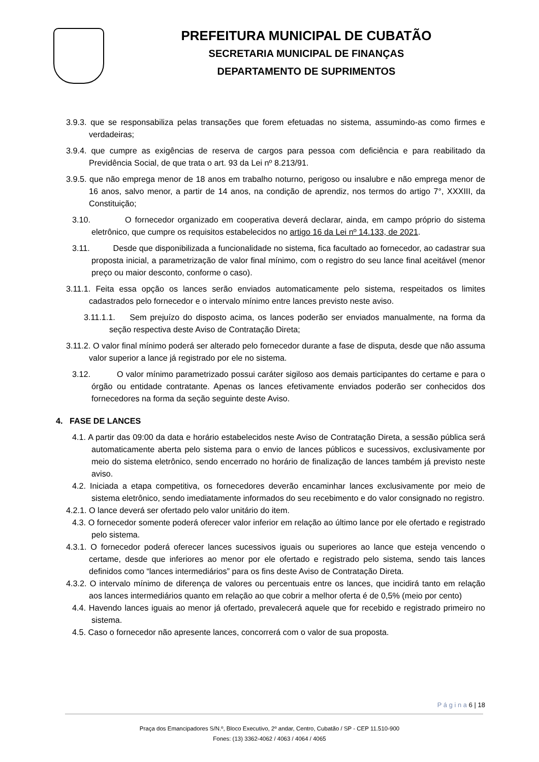PREFEITURA MUNICIPAL DE CUBATÃO
SECRETARIA MUNICIPAL DE FINANÇAS
DEPARTAMENTO DE SUPRIMENTOS
3.9.3. que se responsabiliza pelas transações que forem efetuadas no sistema, assumindo-as como firmes e verdadeiras;
3.9.4. que cumpre as exigências de reserva de cargos para pessoa com deficiência e para reabilitado da Previdência Social, de que trata o art. 93 da Lei nº 8.213/91.
3.9.5. que não emprega menor de 18 anos em trabalho noturno, perigoso ou insalubre e não emprega menor de 16 anos, salvo menor, a partir de 14 anos, na condição de aprendiz, nos termos do artigo 7°, XXXIII, da Constituição;
3.10. O fornecedor organizado em cooperativa deverá declarar, ainda, em campo próprio do sistema eletrônico, que cumpre os requisitos estabelecidos no artigo 16 da Lei nº 14.133, de 2021.
3.11. Desde que disponibilizada a funcionalidade no sistema, fica facultado ao fornecedor, ao cadastrar sua proposta inicial, a parametrização de valor final mínimo, com o registro do seu lance final aceitável (menor preço ou maior desconto, conforme o caso).
3.11.1. Feita essa opção os lances serão enviados automaticamente pelo sistema, respeitados os limites cadastrados pelo fornecedor e o intervalo mínimo entre lances previsto neste aviso.
3.11.1.1. Sem prejuízo do disposto acima, os lances poderão ser enviados manualmente, na forma da seção respectiva deste Aviso de Contratação Direta;
3.11.2. O valor final mínimo poderá ser alterado pelo fornecedor durante a fase de disputa, desde que não assuma valor superior a lance já registrado por ele no sistema.
3.12. O valor mínimo parametrizado possui caráter sigiloso aos demais participantes do certame e para o órgão ou entidade contratante. Apenas os lances efetivamente enviados poderão ser conhecidos dos fornecedores na forma da seção seguinte deste Aviso.
4. FASE DE LANCES
4.1. A partir das 09:00 da data e horário estabelecidos neste Aviso de Contratação Direta, a sessão pública será automaticamente aberta pelo sistema para o envio de lances públicos e sucessivos, exclusivamente por meio do sistema eletrônico, sendo encerrado no horário de finalização de lances também já previsto neste aviso.
4.2. Iniciada a etapa competitiva, os fornecedores deverão encaminhar lances exclusivamente por meio de sistema eletrônico, sendo imediatamente informados do seu recebimento e do valor consignado no registro.
4.2.1. O lance deverá ser ofertado pelo valor unitário do item.
4.3. O fornecedor somente poderá oferecer valor inferior em relação ao último lance por ele ofertado e registrado pelo sistema.
4.3.1. O fornecedor poderá oferecer lances sucessivos iguais ou superiores ao lance que esteja vencendo o certame, desde que inferiores ao menor por ele ofertado e registrado pelo sistema, sendo tais lances definidos como “lances intermediários” para os fins deste Aviso de Contratação Direta.
4.3.2. O intervalo mínimo de diferença de valores ou percentuais entre os lances, que incidirá tanto em relação aos lances intermediários quanto em relação ao que cobrir a melhor oferta é de 0,5% (meio por cento)
4.4. Havendo lances iguais ao menor já ofertado, prevalecerá aquele que for recebido e registrado primeiro no sistema.
4.5. Caso o fornecedor não apresente lances, concorrerá com o valor de sua proposta.
P á g i n a 6 | 18
Praça dos Emancipadores S/N.º, Bloco Executivo, 2º andar, Centro, Cubatão / SP - CEP 11.510-900
Fones: (13) 3362-4062 / 4063 / 4064 / 4065